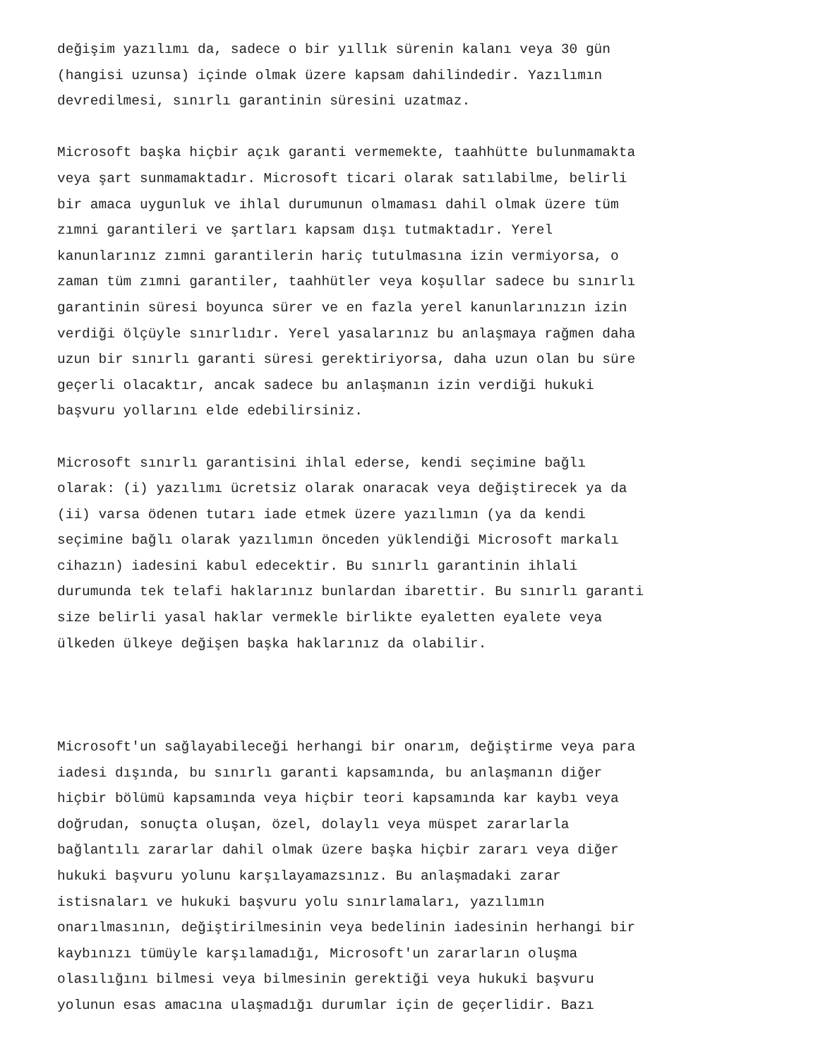değişim yazılımı da, sadece o bir yıllık sürenin kalanı veya 30 gün (hangisi uzunsa) içinde olmak üzere kapsam dahilindedir. Yazılımın devredilmesi, sınırlı garantinin süresini uzatmaz. Microsoft başka hiçbir açık garanti vermemekte, taahhütte bulunmamakta veya şart sunmamaktadır. Microsoft ticari olarak satılabilme, belirli bir amaca uygunluk ve ihlal durumunun olmaması dahil olmak üzere tüm zımni garantileri ve şartları kapsam dışı tutmaktadır. Yerel kanunlarınız zımni garantilerin hariç tutulmasına izin vermiyorsa, o zaman tüm zımni garantiler, taahhütler veya koşullar sadece bu sınırlı garantinin süresi boyunca sürer ve en fazla yerel kanunlarınızın izin verdiği ölçüyle sınırlıdır. Yerel yasalarınız bu anlaşmaya rağmen daha uzun bir sınırlı garanti süresi gerektiriyorsa, daha uzun olan bu süre geçerli olacaktır, ancak sadece bu anlaşmanın izin verdiği hukuki başvuru yollarını elde edebilirsiniz. Microsoft sınırlı garantisini ihlal ederse, kendi seçimine bağlı olarak: (i) yazılımı ücretsiz olarak onaracak veya değiştirecek ya da (ii) varsa ödenen tutarı iade etmek üzere yazılımın (ya da kendi seçimine bağlı olarak yazılımın önceden yüklendiği Microsoft markalı cihazın) iadesini kabul edecektir. Bu sınırlı garantinin ihlali durumunda tek telafi haklarınız bunlardan ibarettir. Bu sınırlı garanti size belirli yasal haklar vermekle birlikte eyaletten eyalete veya ülkeden ülkeye değişen başka haklarınız da olabilir. Microsoft'un sağlayabileceği herhangi bir onarım, değiştirme veya para iadesi dışında, bu sınırlı garanti kapsamında, bu anlaşmanın diğer hiçbir bölümü kapsamında veya hiçbir teori kapsamında kar kaybı veya doğrudan, sonuçta oluşan, özel, dolaylı veya müspet zararlarla bağlantılı zararlar dahil olmak üzere başka hiçbir zararı veya diğer hukuki başvuru yolunu karşılayamazsınız. Bu anlaşmadaki zarar istisnaları ve hukuki başvuru yolu sınırlamaları, yazılımın onarılmasının, değiştirilmesinin veya bedelinin iadesinin herhangi bir kaybınızı tümüyle karşılamadığı, Microsoft'un zararların oluşma olasılığını bilmesi veya bilmesinin gerektiği veya hukuki başvuru yolunun esas amacına ulaşmadığı durumlar için de geçerlidir. Bazı